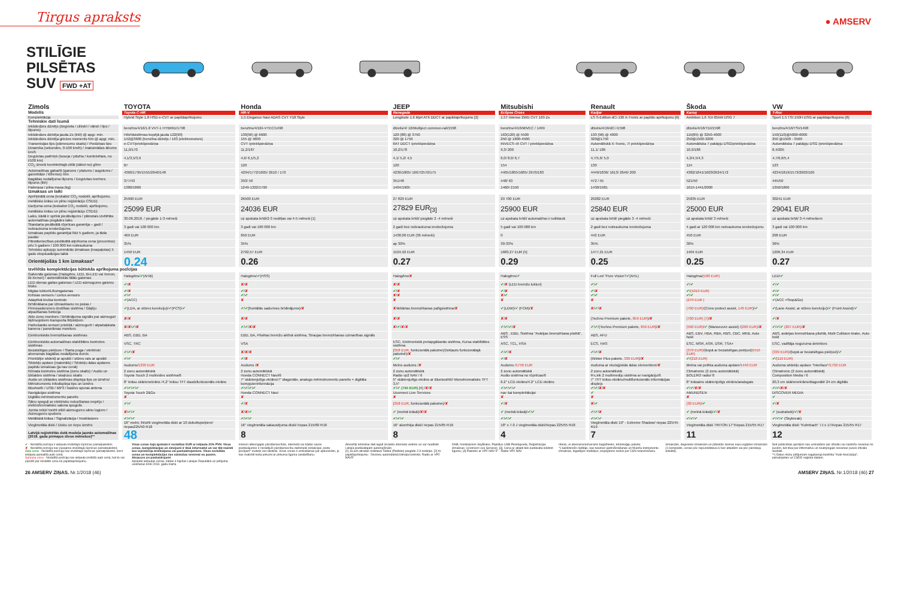Tirgus apraksts
● AMSERV
STILĪGIE
PILSĒTAS
SUV FWD +AT
| Zīmols | TOYOTA | Honda | JEEP | Mitsubishi | Renault | Škoda | VW |
| Modelis | Toyota C-HR | HR-V | Renegade | Eclipse Cross | Kadjar | Karoq | T-Roc |
| Komplektācija | Hybrid Style 1.8 HSD e-CVT ar papildaprīkojumu | 1,5 Elegance Navi ADAS CVT Y18 Style | Longitude 1.6 Mjet AT6 DDCT ar papildaprīkojumu [2] | 1.5T Intense 2WD CVT 163 Zs | LS S-Edition dCi 130 X-Tronic ar papildu aprīkojumu [6] | Ambition 1,6 TDI 85kW DSG 7 | Sport 1.5 TSI 150H DSG ar papildaprīkojumu [8] |
| Tehniskie dati īsumā | | | | | | | |
| Iekšdedzes dzinējs (degviela / cilindri / vārsti / tips / tilpums) | benzīns/4/16/1.8 VVT-1 HYBRID/1798 | benzīns/4/16/i-VTEC/1498 | dīzelis/4/ 16/Multiject common-rail/1598 | benzīns/4/16/MIVEC / 1499 | dīzelis/4/16/dCi /1598 | dīzelis/4/16/TDI/1598 | benzīns/4/16/TSI/1498 |
| Iekšdedzes dzinēja jauda Zs (kW) @ apgr. min. | Hibrīdsistēmas kopējā jauda 122(90) | 130(96) @ 6600 | 120 (88) @ 3750 | 163(120) @ 5500 | 130 (96) @ 4000 | 115(85) @ 3250-4000 | 150(110)@5000-6000 |
| Iekšdedzes dzinēja griezes moments Nm @ apgr. min. | 142@3600 (benzīna dzinējs / 163 (elektromotors) | 155 @ 4600 | 320 @ 1750 | 250 @ 1800-4500 | 320@1750 | 250@1500-3200 | 250 @1500 - 3500 |
| Transmisijas tips (pārnesumu skaits) / Piedziņas tips | e-CVT/priekšpiedziņa | CVT /priekšpiedziņa | 6AT DDCT /priekšpiedziņa | INVECS–III CVT / priekšpiedziņa | Automātiskā X-Tronic, 7/ priekšpiedziņa | Automātiska 7 pakāpju DSG/priekšpiedziņa | Automātiska 7 pakāpju DSG /priekšpiedziņa |
| Dinamika (sekundes, 0-100 km/h) / maksimālais ātrums km/h | 11,0/170 | 11,2/187 | 10,2/178 | 9,3/ 200 | 11,1/ 189 | 10,9/188 | 8,4/205 |
| Degvielas patēriņš (šoseja / pilsēta / kombinētais, no l/100 km) | 4,1/3,5/3,9 | 4,6/ 6,1/5,2 | 4,1/ 5,2/ 4,5 | 6,0/ 8,0/ 6,7 | 4,7/5,6/ 5,0 | 4,2/4,5/4,3 | 4,7/6,6/5,4 |
| CO<sub>2</sub> izmeši kombinētajā ciklā (sākot no) g/km | 87 | 120 | 120 | 154 | 130 | 114 | 123 |
| Automašīnas gabarīti (garums / platums / augstums / garenbāze / klīrenss) mm | 4360/1795/1555/2640/148 | 4294/1772/1605/ 2610 / 170 | 4236/1805/ 1667/2570/175 | 4405/1805/1685/ 2670/183 | 4449/1836/ 1613/ 2646/ 200 | 4382/1841/1603/2624/172 | 4234/1819/1573/2603/160 |
| Bagāžas nodalījuma tilpums / Degvielas tvertnes tilpums (litri) | 377/43 | 393/ 50 | 351/48 | 448/ 63 | 472 / 55 | 521/50 | 445/50 |
| Pašmasa / pilna masa (kg) | 1380/1860 | 1249-1322/1790 | 1404/1905 | 1460/ 2150 | 1430/1981 | 1615-1441/2000 | 1350/1860 |
| Izmaksas un laiki | | | | | | | |
| Aprēķinātā cena (ieskaitot CO<sub>2</sub> nodokli, aprīkojumu, metālisko krāsu un pilnu reģistrāciju CSDD) | 25990 EUR | 26500 EUR | 27 829 EUR | 29 700 EUR | 29282 EUR | 25835 EUR | 30241 EUR |
| Darījuma cena (ieskaitot CO<sub>2</sub> nodokli, aprīkojumu, metālisko krāsu un pilnu reģistrāciju CSDD) | 25099 EUR | 24036 EUR | 27829 EUR<sub>[3]</sub> | 25900 EUR | 25840 EUR | 25000 EUR | 29041 EUR |
| Laiks, kādā ir spēkā piedāvājums / plānotais izvēlētās automašīnas piegādes laiks | 30.06.2018. / piegāde 1-3 mēneši | uz apskata brīdi/2-3 nedēļas vai 4-5 mēneši [1] | uz apskata brīdi/ piegāde 2 -4 mēneši | uz apskata brīdi/ automašīna ir noliktavā | uz apskata brīdi/ piegāde 3 -4 mēneši | uz apskata brīdi/ 3 mēneši | uz apskata brīdi/ 3-4 mēnešiem |
| Standarta piedāvātā rūpnīcas garantija – gadi / nobraukuma ierobežojums | 3 gadi vai 100 000 km | 3 gadi vai 100 000 km | 2 gadi bez nobraukuma ierobežojuma | 5 gadi vai 100 000 km | 2 gadi bez nobraukuma ierobežojuma | 4 gadi ar 120 000 km nobraukuma ierobežojumu | 3 gadi vai 100 000 km |
| Izmaksas papildu garantijai līdz 5 gadiem, ja tāda pastāv | 469 EUR | 850 EUR | 1438,00 EUR (36 mēneši) | 0 | 442 EUR | 450 EUR | 298 EUR |
| Pārstāvniecības piedāvātā atpirkuma cena (procentos) pēc 5 gadiem / 100 000 km nobraukuma | 35% | 35% | ap 30% | 30-33% | 35% | 30% | 36% |
| Tehnisko apkopju summārās izmaksas (noapaļotas) 5 gadu ekspluatācijas laikā | 1450 EUR | 2702,57 EUR | 1524,92 EUR | 1683,27 EUR [5] | 1477,21 EUR | 1404 EUR | 1206,34 EUR |
| Orientējošās 1 km izmaksas* | 0.24 | 0.26 | 0.27 | 0.29 | 0.25 | 0.25 | 0.27 |
| Izvēlētās komplektācijas būtiskās aprīkojuma pozīcijas | | | | | | | |
| Galvenās gaismas (Halogēns, LED, Bi-LED vai Xenon, Bi-Xenon) / automātiskās tālās gaismas | Halogēns/ ✔ (AHB) | Halogēns/ ✔ (HSS) | Halogēns/ ✘ | Halogēns/ ✔ | Full Led "Pure Vision"/ ✔ (AHL) | Halogēna/ (180 EUR) | LED/ ✔ |
| LED dienas gaitas gaismas / LED aizmugures gaismu bloks | ✔ / ✘ | ✘ / ✘ | ✘ / ✘ | ✔ / ✘ (LED bremžu lukturi) | ✔ / ✔ | ✔ / ✔ | ✔ / ✔ |
| Miglas lukturi/Līkumgaismas | ✔ / ✘ | ✔ / ✘ | ✔ / ✘ | ✔ / ✘ | ✔ / ✘ | ✔ / (1010 EUR) | ✔ / ✔ |
| Krēslas sensors / Lietus sensors | ✔ / ✔ | ✔ / ✔ | ✘ / ✘ | ✘ / ✔ | ✔ / ✔ | ✔ / ✔ | ✔ / ✔ |
| Adaptīvā kruīza kontrole | ✔ (ACC) | ✘ | ✘ | ✘ | ✘ | (270 EUR ) | ✔ (ACC +Stop&Go) |
| Brīdināšana par izbraukšanu no joslas / Pirmssadursmes drošības sistēma / Gājēju atpazīšanas funkcija | ✔ (LDA, ar stūres korekciju)/ ✔ (PCS)/ ✔ | ✔ / ✔ (frontālās sadurmes brīdinājums)/ ✘ | ✘ /ārkārtas bremzēšanas palīgsistēma/ ✘ | ✔ (LDW)/ ✔ (FCM)/ ✘ | ✘ / ✔ / ✘ | (700 EUR) /(Crew protect assist, 140 EUR )/ ✔ | ✔ (Lane Assist, ar stūres korekciju)/ ✔ (Front Assist)/ ✔ |
| Aklo zonu monitors / Brīdinājuma signāls par aizmuguri šķērsojošiem transporta līdzekļiem | ✘ / ✘ | ✘ / ✘ | ✘ / ✘ | ✘ / ✘ | (Techno Premium pakete, 859 EUR )/ ✘ | (700 EUR) [7] / ✘ | ✔ / ✘ |
| Parkošanās sensori priekšā / aizmugurē / atpakaļskata kamera / panorāmas monitors | ✘ / ✘ / ✔ / ✘ | ✔ / ✔ / ✘ / ✘ | ✘ / ✔ / ✘ / ✘ | ✔ / ✔ / ✔ / ✘ | ✔ / ✔ /(Techno Premium pakete, 859 EUR )/ ✘ | (590 EUR) / ✔ (Manoeuvre assist) / (260 EUR) / ✘ | ✔ / ✔ / ✔ (207 EUR) / ✘ |
| Elektroniskās bremzēšanas sistēmas | ABS, EBD, BA | EBD, BA, Pilsētas bremžu aktīvā sistēma, Straujas bremzēšanas uzmanības signāls | | ABS , EBD, Sistēma "Avārijas bremzēšana plsētā", ESS | ABS, AFU | ABS, EBV, HBA, RBA, RBS, CBC, MKB, Auto hold | ABS, avārijas bremzēšana pilsētā, Multi Collision brake, Auto hold |
| Elektroniskās automašīnas stabilitātes kontroles sistēmas | VSC, TRC | VSA | ESC, Elektroniskā pretapgāšanās sistēma, Kursa stabilitātes sistēma | ASC, TCL, HSA | ECS, HAS | ESC, MSR, ASR, DSR, TSA+ | ESC, vadītāja noguruma detektors |
| Bezatslēgas piekļuve / Starta poga / elektriski atveramas bagāžas nodalījuma durvis | ✔ / ✔ / ✘ | ✘ / ✘ / ✘ | ( 358 EUR , funkcionālā pakotne)/(Iekļauts funkcionālajā pakotnē)/ ✘ | ✔ / ✔ / ✘ | ✔ / ✔ / ✘ | (370 EUR) /(kopā ar bezatslēgas piekļuvi)/ (410 EUR) | (339 EUR) /(kopā ar bezatslēgas piekļuvi)/ ✔ |
| Priekšējie sēdekļi ar apsildi / stūres rats ar apsildi | ✔ / ✔ | ✔ / ✘ | ✔ / ✔ | ✔ / ✘ | (Winter Plus pakete, 339 EUR )/ ✘ | ✔ / (210 EUR) | ✔ / (119 EUR) |
| Sēdekļu apdare (materiāls) / Sēdekļu ādas apdares papildu izmaksas (ja nav cenā) | Audums/ 1330 EUR | Audums / ✘ | Melns audums / ✘ | Audums / 1750 EUR | Auduma ar ekoloģiskās ādas elementiem/ ✘ | Melna vai pelēka auduma apdare/ 1440 EUR | Auduma sēdekļu apdare "Interface"/ 1702 EUR |
| Klimata kontroles sistēma (zonu skaits) / Audio un izklaides sistēma / skaļruņu skaits | 2 zonu automātiskā Toyota Touch 2 multivides sistēma/6 | 2 zonu automātiskā Honda CONNECT Navi/6 | 2 zonu automātiskā Radio vp2 NAV / 6 | 2 zonu automātiskā Audio sistēma no rūpnīcas/6 | 2 zonu automātiskā R-Link 2 multimediju sistēma ar navigāciju/6 | Climatronic (2 zonu automātiskā) BOLERO radio/ 8 | Climatronic (2 zonu automātiskā) Composition Media / 6 |
| Audio un izklaides sistēmas displeja tips un izmērs/ Mēristrumentu infodispleja tips un izmērs | 8" krāsu skārienekrāns /4,2" krāsu TFT daudzfunkcionāls ekrāns | 7" skārienjutīgs ekrāns/7" diagonāle, analogs mērinstrumentu panelis + digitāla kompjuterinformācija | 5" skārienjutīgs ekrāns ar Bluetooth®/ Monohromatisks TFT 3,5" | 6.2" LCD ekrāns/4.2" LCD ekrāns | 7" TFT krāsu ekrānu/multifunkcionāls informācijas displejs | 8" krāsains skārienjutīgs ekrāns/analogais | 20,3 cm skārienekrāns/diagonālē 24 cm digitāls |
| Bluetooth / USB / MP3 / haizivs spuras antena | ✔ / ✔ / ✔ / ✔ | ✔ / ✔ / ✔ / ✔ | ✔ / ✔ (745 EUR) [4] / ✘ / ✘ | ✔ / ✔ / ✔ / ✔ | ✔ / ✔ / ✘ / ✘ | ✔ / ✔ / ✘ / ✘ | ✔ / ✔ / ✘ / ✘ |
| Navigācijas sistēma | Toyota Touch 2&Go | Honda CONNECT Navi | Uconnect Live Services | nav šai komplektācijai | ✔ | AMUNDSEN | DISCOVER MEDIA |
| Digitāls mērinstrumentu panelis | ✘ | ✘ | ✘ | ✘ | ✘ | ✘ | ✔ |
| Sānu spoguļi ar elektrisku nolocīšanas iespēju / elektrohromatisks salona spogulis | ✔ / ✔ | ✔ / ✘ | ( 358 EUR , funkcionālā pakotne)/ ✘ | ✔ / ✘ | ✘ / ✔ | (30 EUR) / ✔ | ✔ / ✘ |
| Jumta reliņi/ tonēti stikli aizmugures sānu logiem / Aizmugures spoileris | ✘ / ✔ / ✔ | ✘ / ✘ / ✔ | ✔ (melnā krāsā)/ ✘ / ✘ | ✔ (melnā krāsā)/ ✔ / ✔ | ✔ / ✔ / ✘ | ✔ (melnā krāsā)/ ✔ / ✘ | ✔ (sudraboti)/ ✔ / ✘ |
| Metāliskā krāsa / Signalizācija / Imobilaizers | ✔ / ✔ / ✔ | ✔ / ✔ / ✔ | ✔ / ✔ / ✔ | ✔ / ✔ / ✔ | ✔ / ✔ / ✔ | ✔ / ✔ / ✔ | ✔ / ✔ / ✔ (Skybreak) |
| Vieglmetāla diski / Disku un riepu izmērs | 18" melni, frēzēti vieglmetāla diski ar 10 dubultspieķiem/ riepas225/50 R18 | 16" vieglmetāla sakausējuma diski/ riepas 215/60 R16 | 16" alumīnija diski/ riepas 215/65 R16 | 18" x 7.0 J vieglmetāla diski/riepas 225/55 R18 | Vieglmetāla diski 19" - Extreme Shadow/ riepas 225/45 R19 | Vieglmetāla diski TRITON 17"/riepas 215/55 R17 | Vieglmetāla diski "Kulmbach" 7J x 17/riepas 215/55 R17 |
| Latvijā reģistrētās dotā modeļa jaunās automašīnas (2018. gada pirmajos divos mēnešos)** | 48 | 8 | 8 | 4 | 7 | 11 | 12 |
✔ - Norādītā pozīcija ir iekļauta izvēlētajā rūpnīcas pamatpakotnē;
✘ - Norādītā pozīcija nav pieejama izvēlētajā rūpnīcas pamatpakotnē;
Zaļa cena - Norādītā pozīcija nav izvēlētajā rūpnīcas pamatpakotnē, bet ir iekļauta apskatītā auto cenā;
Sarkana cena - Norādītā pozīcija nav iekļauta izvēlētā auto cenā, bet to var pasūtīt par norādīto cenu kā papildaprīkojumu.
Visas cenas šajā apskatā ir norādītas EUR ar iekļautu 21% PVN. Visas cenas, komplektācijas un zīmējumi ir tikai informatīvi un var tikt mainīti bez iepriekšēja brīdinājuma vai paskaidrojumiem. Visas norādītās cenas un komplektācijas nav saistošas nevienai no pusēm.
Atsauces un paskaidrojumi
Apskatā iekļautas cenas, kādas ir bijušas Latvijas Republikā uz pētījuma veikšanas brīdi 2018. gada marta
mēnesī attiecīgajās pārstāvniecībās, internetā vai kādas savos piedāvājumos ir norādījuši pārstāvniecību darbinieki redakcijas „testa pircējam" mutiski vai rakstiski. Visas cenas ir uzskatāmas par aptuvenām, jo nav realizēti testa pirkumi ar pirkuma līguma sastādīšanu.
Atsevišķi tehniskie dati iegūti ārvalstu interneta vietnēs un var neatbilst Latvijā piedāvātajām automašīnām.
[1] Ja a/m atrodas noliktavā Tallinā (Paldiski) piegāde 2-3 nedēļas. [2] Ar papildaprīkojumu - Divzonu automātiskā klimata kontrole; Radio ar VP2 NAV5"
DAB; Imobilaizeris SkyBrake; Papildus USB Pieslēgvieta; Reģistrācijas izmaksas; Uconnect Live Services; [3], Cena ar atlaidi tiek piedāvāta slēdzot līgumu; [4] Pakotne ar VP2 NAV 5" - Radio VP2 NAV
ritenis, el.atverams/aizverams bagāžnieks, tehnoloģiju pakete.
*) Salīdzinošs rādītājs, kas neietver apdrošināšanas un finanšu instrumentu izmaksas, ikgadējos nodokļus, iespējamos sodus par CSN neievērošanu.
izmaksām, degvielas izmaksām un plānotās ziemas riepu iegādes izmaksām (1 komplekts, cenas pēc riepunoliktava.lv bez atlaidēm vai pēc pārstāvju ieteiktā).
Šeit publicētais aprēķins nav uzskatāms par oficiālu vai saistošu nevienai no pusēm, bet tikai par informatīvu un neatspoguļo nevienas puses oficiālo viedokli.
**) Datus mūsu pētījumam sagatavoja biedrība "Auto Asociācija", pamatojoties uz CSDD reģistra datiem.
26 AMSERV ZIŅAS. Nr.1/2018 (46)
AMSERV ZIŅAS. Nr.1/2018 (46) 27